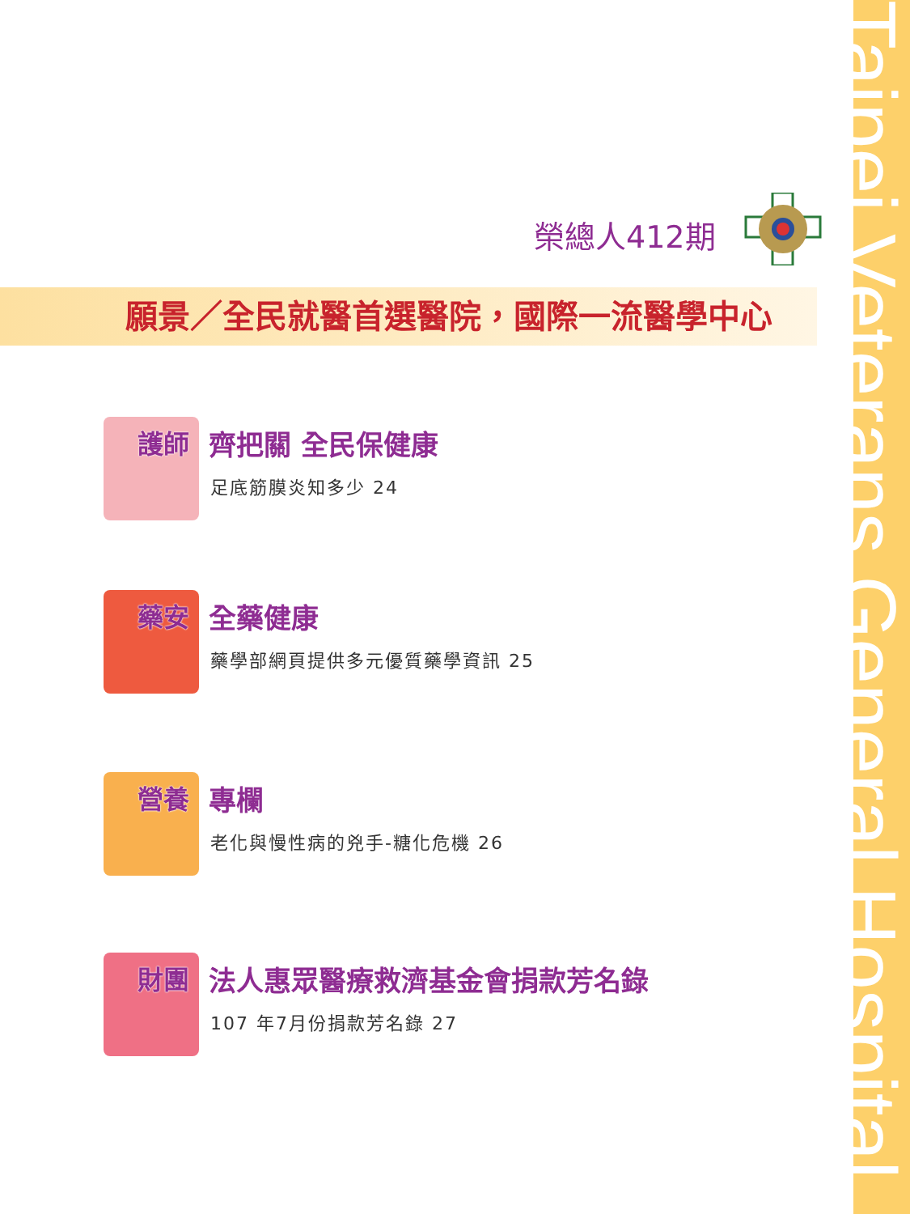Taipei Veterans General Hospital
榮總人412期
願景／全民就醫首選醫院，國際一流醫學中心
護師
齊把關 全民保健康
足底筋膜炎知多少 24
藥安
全藥健康
藥學部網頁提供多元優質藥學資訊 25
營養
專欄
老化與慢性病的兇手-糖化危機 26
財團
法人惠眾醫療救濟基金會捐款芳名錄
107 年7月份捐款芳名錄 27